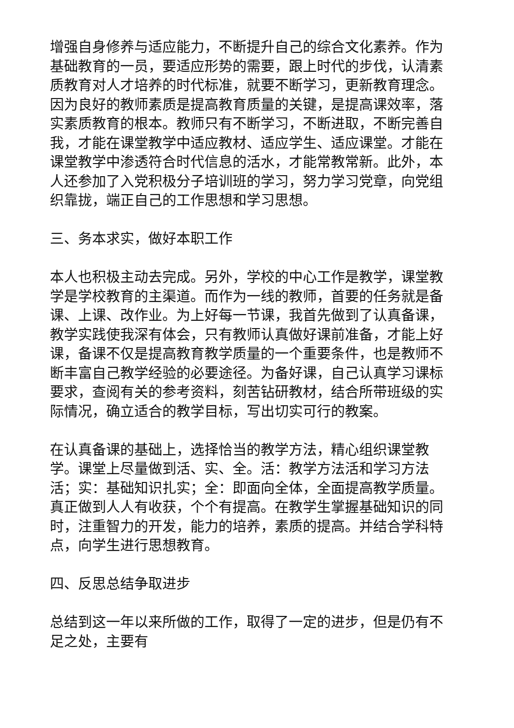增强自身修养与适应能力，不断提升自己的综合文化素养。作为基础教育的一员，要适应形势的需要，跟上时代的步伐，认清素质教育对人才培养的时代标准，就要不断学习，更新教育理念。因为良好的教师素质是提高教育质量的关键，是提高课效率，落实素质教育的根本。教师只有不断学习，不断进取，不断完善自我，才能在课堂教学中适应教材、适应学生、适应课堂。才能在课堂教学中渗透符合时代信息的活水，才能常教常新。此外，本人还参加了入党积极分子培训班的学习，努力学习党章，向党组织靠拢，端正自己的工作思想和学习思想。
三、务本求实，做好本职工作
本人也积极主动去完成。另外，学校的中心工作是教学，课堂教学是学校教育的主渠道。而作为一线的教师，首要的任务就是备课、上课、改作业。为上好每一节课，我首先做到了认真备课，教学实践使我深有体会，只有教师认真做好课前准备，才能上好课，备课不仅是提高教育教学质量的一个重要条件，也是教师不断丰富自己教学经验的必要途径。为备好课，自己认真学习课标要求，查阅有关的参考资料，刻苦钻研教材，结合所带班级的实际情况，确立适合的教学目标，写出切实可行的教案。
在认真备课的基础上，选择恰当的教学方法，精心组织课堂教学。课堂上尽量做到活、实、全。活：教学方法活和学习方法活；实：基础知识扎实；全：即面向全体，全面提高教学质量。真正做到人人有收获，个个有提高。在教学生掌握基础知识的同时，注重智力的开发，能力的培养，素质的提高。并结合学科特点，向学生进行思想教育。
四、反思总结争取进步
总结到这一年以来所做的工作，取得了一定的进步，但是仍有不足之处，主要有